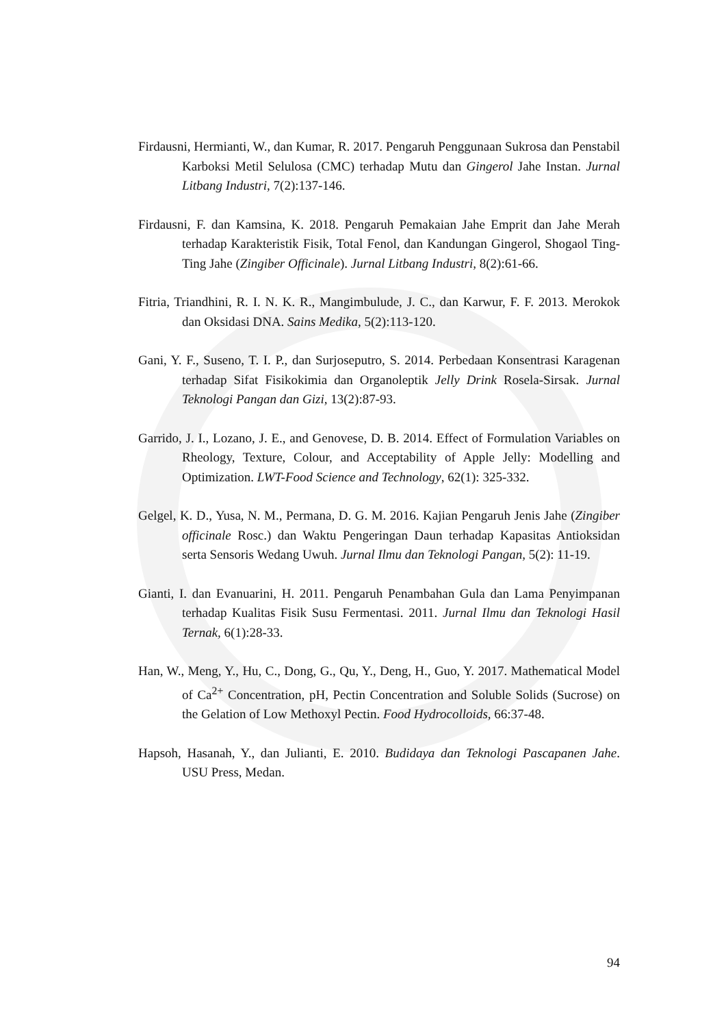Firdausni, Hermianti, W., dan Kumar, R. 2017. Pengaruh Penggunaan Sukrosa dan Penstabil Karboksi Metil Selulosa (CMC) terhadap Mutu dan Gingerol Jahe Instan. Jurnal Litbang Industri, 7(2):137-146.
Firdausni, F. dan Kamsina, K. 2018. Pengaruh Pemakaian Jahe Emprit dan Jahe Merah terhadap Karakteristik Fisik, Total Fenol, dan Kandungan Gingerol, Shogaol Ting-Ting Jahe (Zingiber Officinale). Jurnal Litbang Industri, 8(2):61-66.
Fitria, Triandhini, R. I. N. K. R., Mangimbulude, J. C., dan Karwur, F. F. 2013. Merokok dan Oksidasi DNA. Sains Medika, 5(2):113-120.
Gani, Y. F., Suseno, T. I. P., dan Surjoseputro, S. 2014. Perbedaan Konsentrasi Karagenan terhadap Sifat Fisikokimia dan Organoleptik Jelly Drink Rosela-Sirsak. Jurnal Teknologi Pangan dan Gizi, 13(2):87-93.
Garrido, J. I., Lozano, J. E., and Genovese, D. B. 2014. Effect of Formulation Variables on Rheology, Texture, Colour, and Acceptability of Apple Jelly: Modelling and Optimization. LWT-Food Science and Technology, 62(1): 325-332.
Gelgel, K. D., Yusa, N. M., Permana, D. G. M. 2016. Kajian Pengaruh Jenis Jahe (Zingiber officinale Rosc.) dan Waktu Pengeringan Daun terhadap Kapasitas Antioksidan serta Sensoris Wedang Uwuh. Jurnal Ilmu dan Teknologi Pangan, 5(2): 11-19.
Gianti, I. dan Evanuarini, H. 2011. Pengaruh Penambahan Gula dan Lama Penyimpanan terhadap Kualitas Fisik Susu Fermentasi. 2011. Jurnal Ilmu dan Teknologi Hasil Ternak, 6(1):28-33.
Han, W., Meng, Y., Hu, C., Dong, G., Qu, Y., Deng, H., Guo, Y. 2017. Mathematical Model of Ca<sup>2+</sup> Concentration, pH, Pectin Concentration and Soluble Solids (Sucrose) on the Gelation of Low Methoxyl Pectin. Food Hydrocolloids, 66:37-48.
Hapsoh, Hasanah, Y., dan Julianti, E. 2010. Budidaya dan Teknologi Pascapanen Jahe. USU Press, Medan.
94